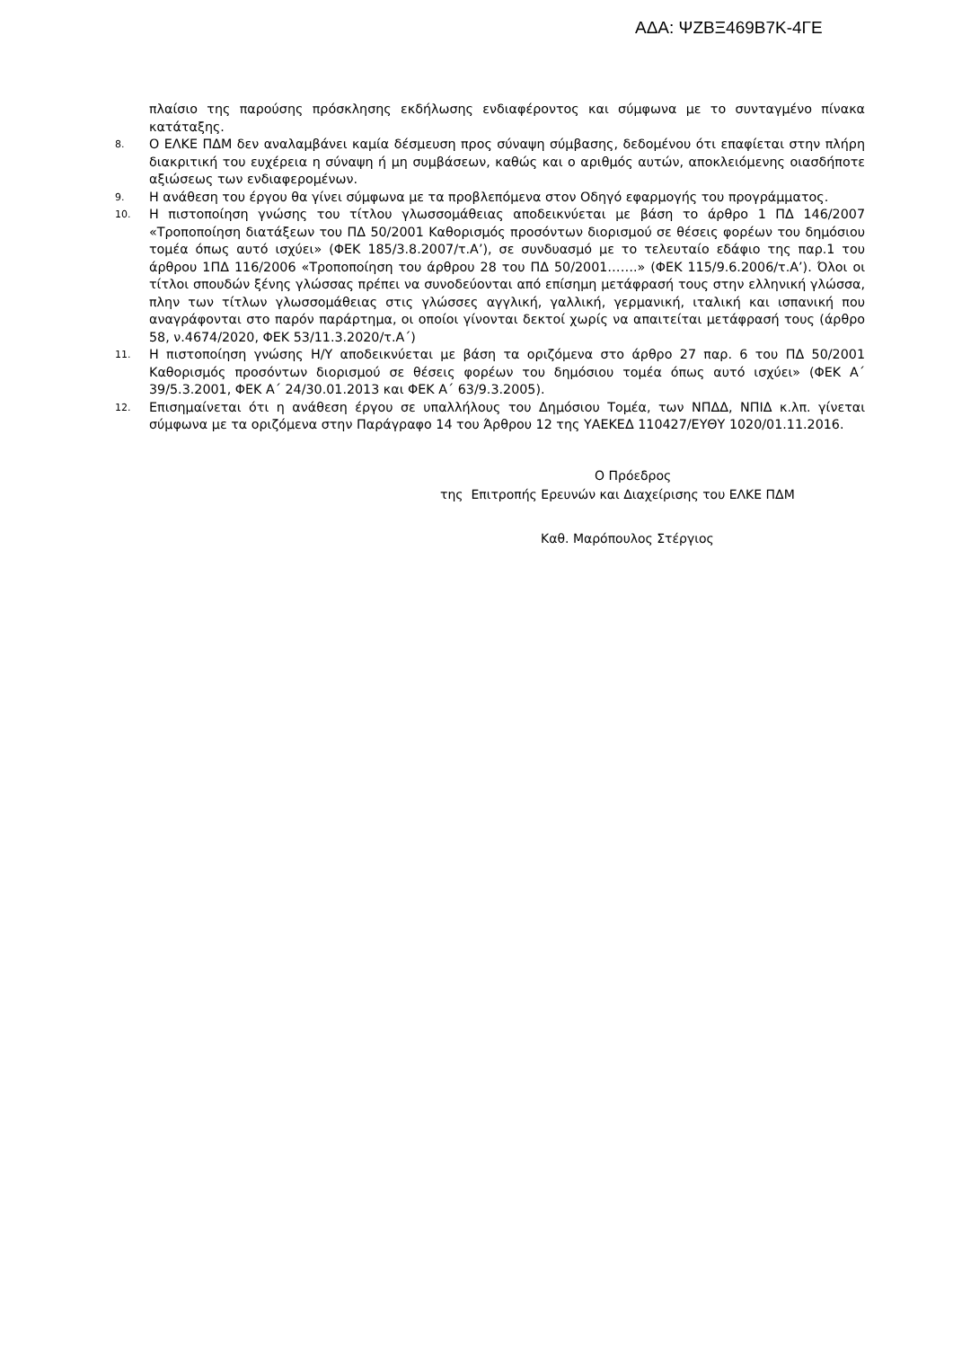ΑΔΑ: ΨΖΒΞ469Β7Κ-4ΓΕ
πλαίσιο της παρούσης πρόσκλησης εκδήλωσης ενδιαφέροντος και σύμφωνα με το συνταγμένο πίνακα κατάταξης.
8. Ο ΕΛΚΕ ΠΔΜ δεν αναλαμβάνει καμία δέσμευση προς σύναψη σύμβασης, δεδομένου ότι επαφίεται στην πλήρη διακριτική του ευχέρεια η σύναψη ή μη συμβάσεων, καθώς και ο αριθμός αυτών, αποκλειόμενης οιασδήποτε αξιώσεως των ενδιαφερομένων.
9. Η ανάθεση του έργου θα γίνει σύμφωνα με τα προβλεπόμενα στον Οδηγό εφαρμογής του προγράμματος.
10. Η πιστοποίηση γνώσης του τίτλου γλωσσομάθειας αποδεικνύεται με βάση το άρθρο 1 ΠΔ 146/2007 «Τροποποίηση διατάξεων του ΠΔ 50/2001 Καθορισμός προσόντων διορισμού σε θέσεις φορέων του δημόσιου τομέα όπως αυτό ισχύει» (ΦΕΚ 185/3.8.2007/τ.Α’), σε συνδυασμό με το τελευταίο εδάφιο της παρ.1 του άρθρου 1ΠΔ 116/2006 «Τροποποίηση του άρθρου 28 του ΠΔ 50/2001…….» (ΦΕΚ 115/9.6.2006/τ.Α’). Όλοι οι τίτλοι σπουδών ξένης γλώσσας πρέπει να συνοδεύονται από επίσημη μετάφρασή τους στην ελληνική γλώσσα, πλην των τίτλων γλωσσομάθειας στις γλώσσες αγγλική, γαλλική, γερμανική, ιταλική και ισπανική που αναγράφονται στο παρόν παράρτημα, οι οποίοι γίνονται δεκτοί χωρίς να απαιτείται μετάφρασή τους (άρθρο 58, ν.4674/2020, ΦΕΚ 53/11.3.2020/τ.Α΄)
11. Η πιστοποίηση γνώσης Η/Υ αποδεικνύεται με βάση τα οριζόμενα στο άρθρο 27 παρ. 6 του ΠΔ 50/2001 Καθορισμός προσόντων διορισμού σε θέσεις φορέων του δημόσιου τομέα όπως αυτό ισχύει» (ΦΕΚ Α΄ 39/5.3.2001, ΦΕΚ Α΄ 24/30.01.2013 και ΦΕΚ Α΄ 63/9.3.2005).
12. Επισημαίνεται ότι η ανάθεση έργου σε υπαλλήλους του Δημόσιου Τομέα, των ΝΠΔΔ, ΝΠΙΔ κ.λπ. γίνεται σύμφωνα με τα οριζόμενα στην Παράγραφο 14 του Άρθρου 12 της ΥΑΕΚΕΔ 110427/ΕΥΘΥ 1020/01.11.2016.
Ο Πρόεδρος
της Επιτροπής Ερευνών και Διαχείρισης του ΕΛΚΕ ΠΔΜ
Καθ. Μαρόπουλος Στέργιος